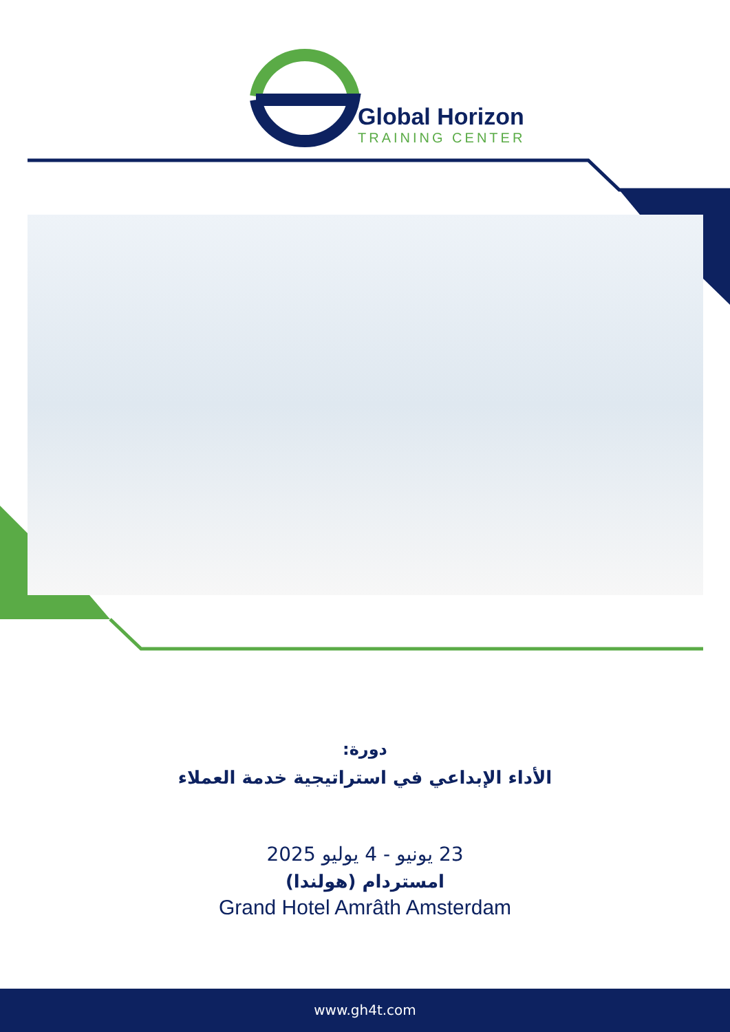Global Horizon
TRAINING CENTER
دورة:
الأداء الإبداعي في استراتيجية خدمة العملاء
23 يونيو - 4 يوليو 2025
امستردام (هولندا)
Grand Hotel Amrâth Amsterdam
www.gh4t.com